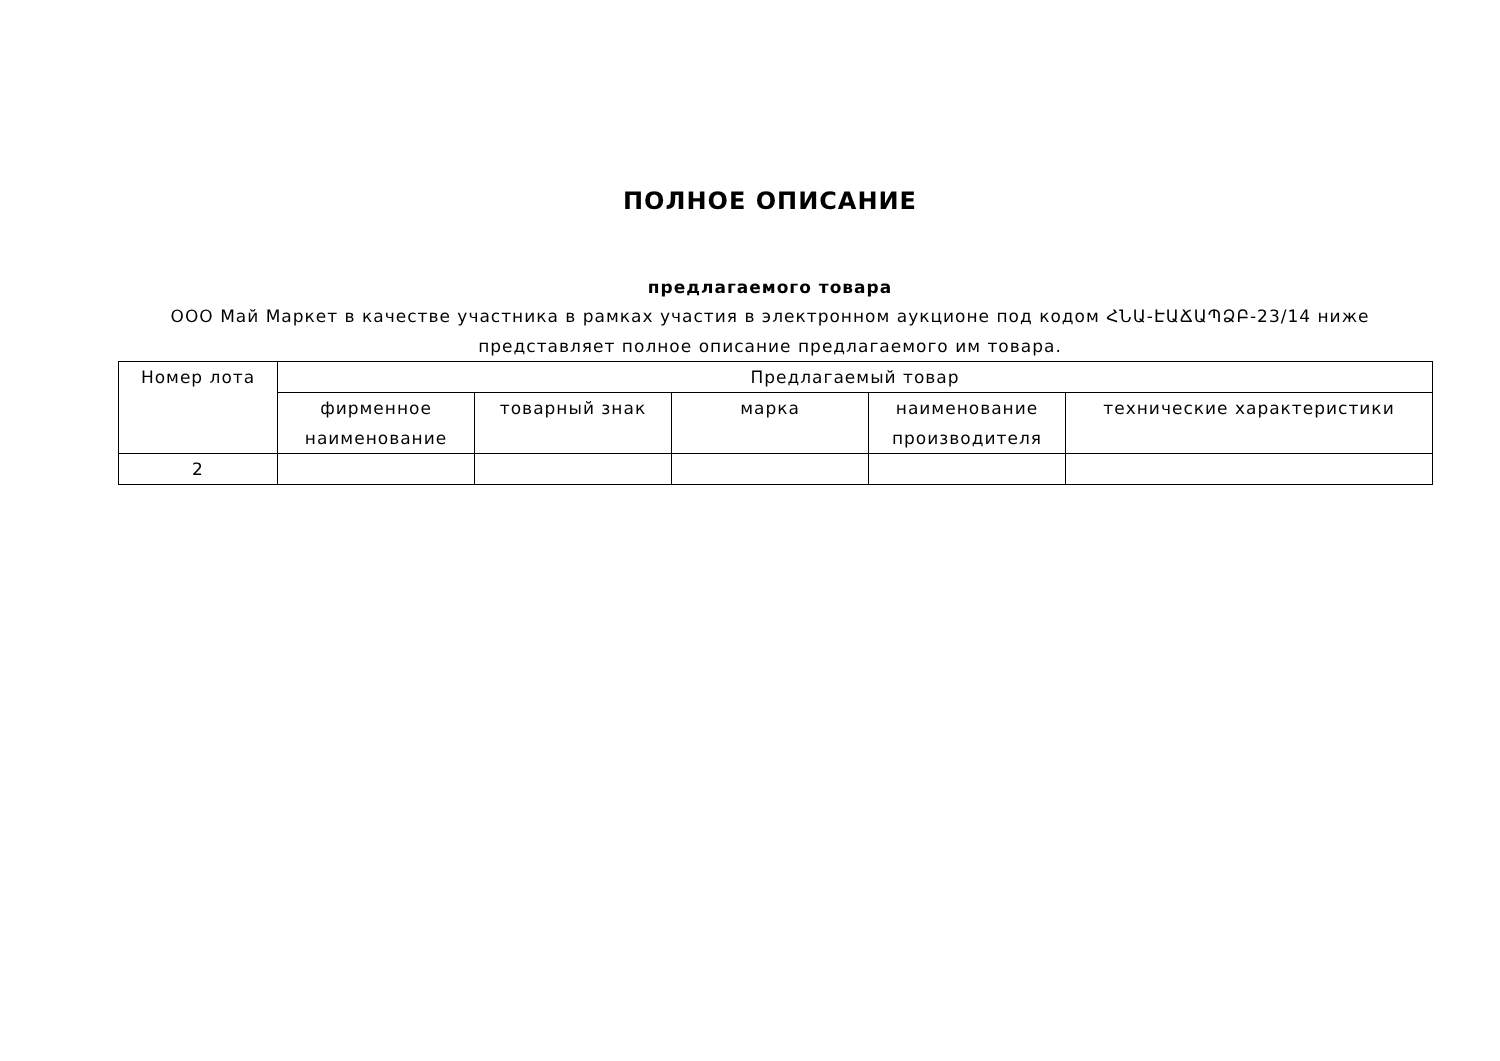ПОЛНОЕ ОПИСАНИЕ
предлагаемого товара
ООО Май Маркет в качестве участника в рамках участия в электронном аукционе под кодом ՀՆԱ-ԷԱՃԱՊՁԲ-23/14 ниже
представляет полное описание предлагаемого им товара.
| Номер лота | Предлагаемый товар | | | | |
| --- | --- | --- | --- | --- | --- |
| | фирменное наименование | товарный знак | марка | наименование производителя | технические характеристики |
| 2 | | | | | |